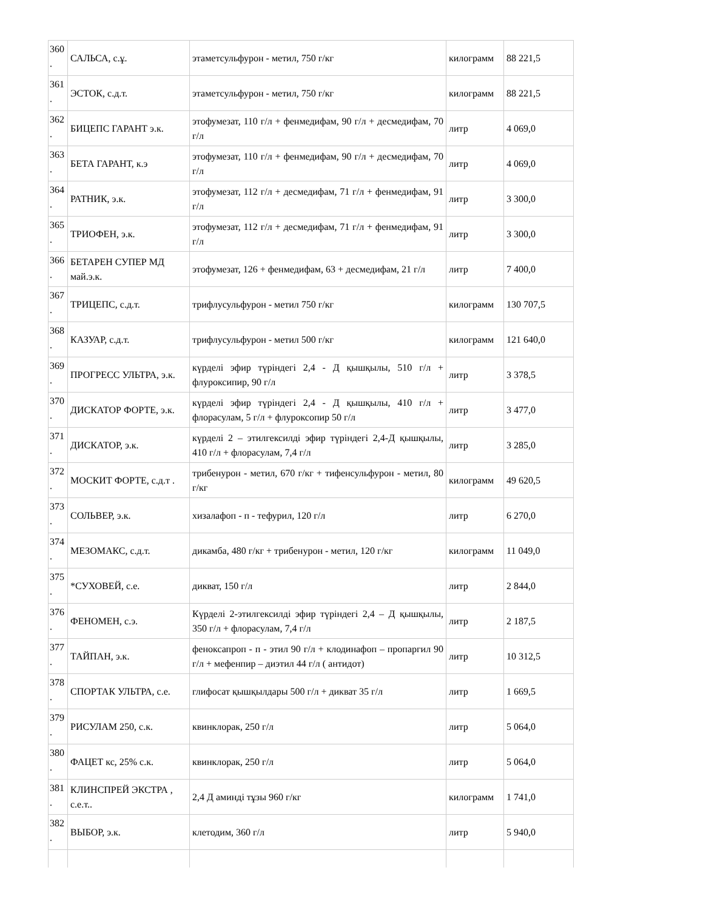| 360 . | САЛЬСА, с.ұ. | этаметсульфурон - метил, 750 г/кг | килограмм | 88 221,5 |
| 361 . | ЭСТОК, с.д.т. | этаметсульфурон - метил, 750 г/кг | килограмм | 88 221,5 |
| 362 . | БИЦЕПС ГАРАНТ э.к. | этофумезат, 110 г/л + фенмедифам, 90 г/л + десмедифам, 70 г/л | литр | 4 069,0 |
| 363 . | БЕТА ГАРАНТ, к.э | этофумезат, 110 г/л + фенмедифам, 90 г/л + десмедифам, 70 г/л | литр | 4 069,0 |
| 364 . | РАТНИК, э.к. | этофумезат, 112 г/л + десмедифам, 71 г/л + фенмедифам, 91 г/л | литр | 3 300,0 |
| 365 . | ТРИОФЕН, э.к. | этофумезат, 112 г/л + десмедифам, 71 г/л + фенмедифам, 91 г/л | литр | 3 300,0 |
| 366 . | БЕТАРЕН СУПЕР МД май.э.к. | этофумезат, 126 + фенмедифам, 63 + десмедифам, 21 г/л | литр | 7 400,0 |
| 367 . | ТРИЦЕПС, с.д.т. | трифлусульфурон - метил 750 г/кг | килограмм | 130 707,5 |
| 368 . | КАЗУАР, с.д.т. | трифлусульфурон - метил 500 г/кг | килограмм | 121 640,0 |
| 369 . | ПРОГРЕСС УЛЬТРА, э.к. | күрделі эфир түріндегі 2,4 - Д қышқылы, 510 г/л + флуроксипир, 90 г/л | литр | 3 378,5 |
| 370 . | ДИСКАТОР ФОРТЕ, э.к. | күрделі эфир түріндегі 2,4 - Д қышқылы, 410 г/л + флорасулам, 5 г/л + флуроксопир 50 г/л | литр | 3 477,0 |
| 371 . | ДИСКАТОР, э.к. | күрделі 2 – этилгексилді эфир түріндегі 2,4-Д қышқылы, 410 г/л + флорасулам, 7,4 г/л | литр | 3 285,0 |
| 372 . | МОСКИТ ФОРТЕ, с.д.т . | трибенурон - метил, 670 г/кг + тифенсульфурон - метил, 80 г/кг | килограмм | 49 620,5 |
| 373 . | СОЛЬВЕР, э.к. | хизалафоп - п - тефурил, 120 г/л | литр | 6 270,0 |
| 374 . | МЕЗОМАКС, с.д.т. | дикамба, 480 г/кг + трибенурон - метил, 120 г/кг | килограмм | 11 049,0 |
| 375 . | *СУХОВЕЙ, с.е. | дикват, 150 г/л | литр | 2 844,0 |
| 376 . | ФЕНОМЕН, с.э. | Күрделі 2-этилгексилді эфир түріндегі 2,4 – Д қышқылы, 350 г/л + флорасулам, 7,4 г/л | литр | 2 187,5 |
| 377 . | ТАЙПАН, э.к. | феноксапроп - п - этил 90 г/л + клодинафоп – пропаргил 90 г/л + мефенпир – диэтил 44 г/л ( антидот) | литр | 10 312,5 |
| 378 . | СПОРТАК УЛЬТРА, с.е. | глифосат қышқылдары 500 г/л + дикват 35 г/л | литр | 1 669,5 |
| 379 . | РИСУЛАМ 250, с.к. | квинклорак, 250 г/л | литр | 5 064,0 |
| 380 . | ФАЦЕТ кс, 25% с.к. | квинклорак, 250 г/л | литр | 5 064,0 |
| 381 . | КЛИНСПРЕЙ ЭКСТРА , с.е.т.. | 2,4 Д аминді тұзы 960 г/кг | килограмм | 1 741,0 |
| 382 . | ВЫБОР, э.к. | клетодим, 360 г/л | литр | 5 940,0 |